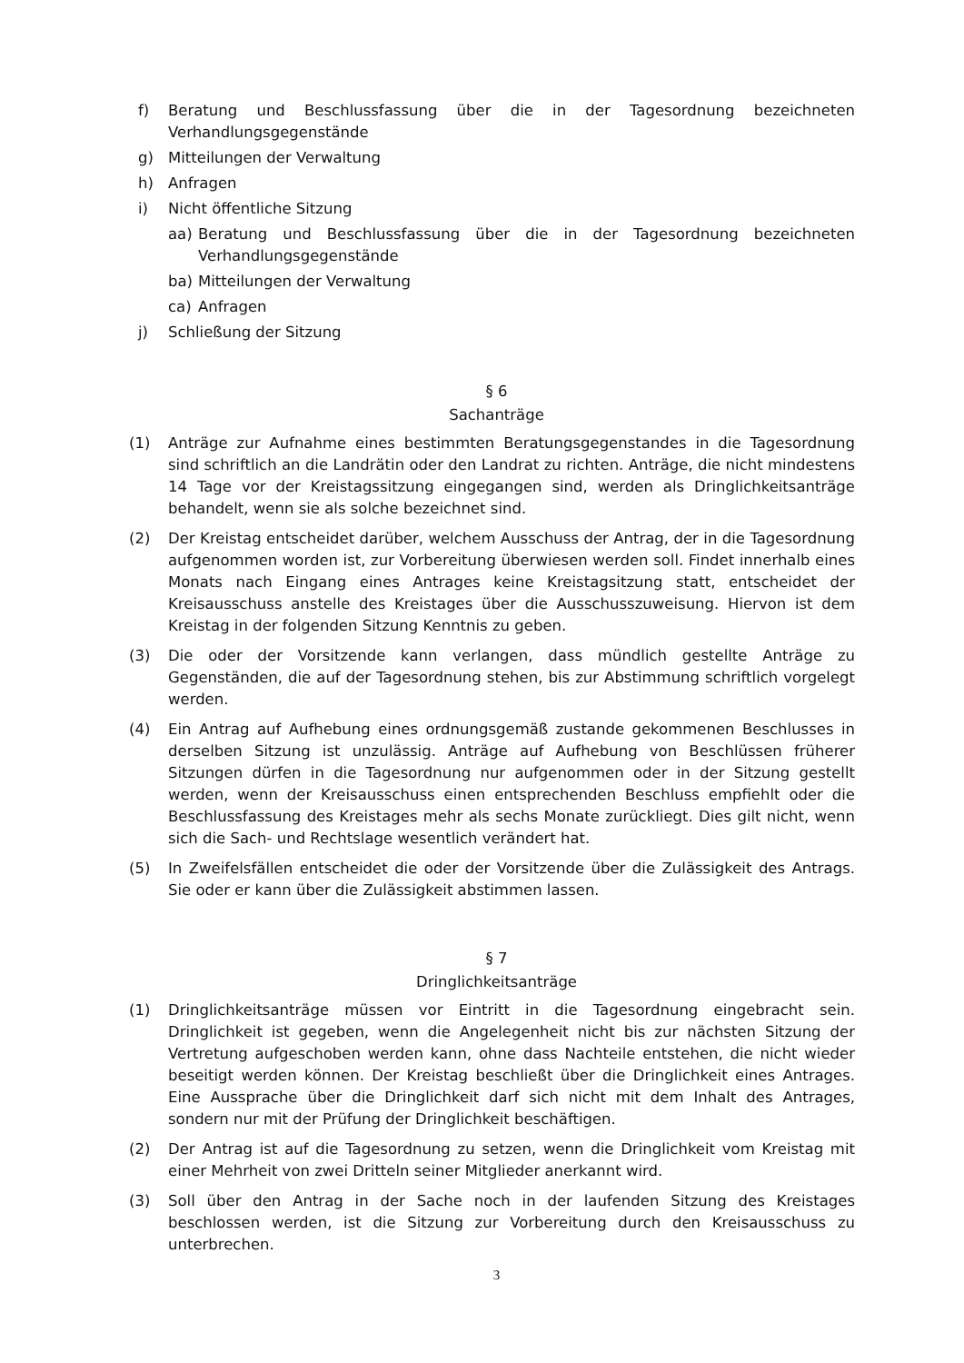f) Beratung und Beschlussfassung über die in der Tagesordnung bezeichneten Verhandlungsgegenstände
g) Mitteilungen der Verwaltung
h) Anfragen
i) Nicht öffentliche Sitzung
aa) Beratung und Beschlussfassung über die in der Tagesordnung bezeichneten Verhandlungsgegenstände
ba) Mitteilungen der Verwaltung
ca) Anfragen
j) Schließung der Sitzung
§ 6
Sachanträge
(1) Anträge zur Aufnahme eines bestimmten Beratungsgegenstandes in die Tagesordnung sind schriftlich an die Landrätin oder den Landrat zu richten. Anträge, die nicht mindestens 14 Tage vor der Kreistagssitzung eingegangen sind, werden als Dringlichkeitsanträge behandelt, wenn sie als solche bezeichnet sind.
(2) Der Kreistag entscheidet darüber, welchem Ausschuss der Antrag, der in die Tagesordnung aufgenommen worden ist, zur Vorbereitung überwiesen werden soll. Findet innerhalb eines Monats nach Eingang eines Antrages keine Kreistagsitzung statt, entscheidet der Kreisausschuss anstelle des Kreistages über die Ausschusszuweisung. Hiervon ist dem Kreistag in der folgenden Sitzung Kenntnis zu geben.
(3) Die oder der Vorsitzende kann verlangen, dass mündlich gestellte Anträge zu Gegenständen, die auf der Tagesordnung stehen, bis zur Abstimmung schriftlich vorgelegt werden.
(4) Ein Antrag auf Aufhebung eines ordnungsgemäß zustande gekommenen Beschlusses in derselben Sitzung ist unzulässig. Anträge auf Aufhebung von Beschlüssen früherer Sitzungen dürfen in die Tagesordnung nur aufgenommen oder in der Sitzung gestellt werden, wenn der Kreisausschuss einen entsprechenden Beschluss empfiehlt oder die Beschlussfassung des Kreistages mehr als sechs Monate zurückliegt. Dies gilt nicht, wenn sich die Sach- und Rechtslage wesentlich verändert hat.
(5) In Zweifelsfällen entscheidet die oder der Vorsitzende über die Zulässigkeit des Antrags. Sie oder er kann über die Zulässigkeit abstimmen lassen.
§ 7
Dringlichkeitsanträge
(1) Dringlichkeitsanträge müssen vor Eintritt in die Tagesordnung eingebracht sein. Dringlichkeit ist gegeben, wenn die Angelegenheit nicht bis zur nächsten Sitzung der Vertretung aufgeschoben werden kann, ohne dass Nachteile entstehen, die nicht wieder beseitigt werden können. Der Kreistag beschließt über die Dringlichkeit eines Antrages. Eine Aussprache über die Dringlichkeit darf sich nicht mit dem Inhalt des Antrages, sondern nur mit der Prüfung der Dringlichkeit beschäftigen.
(2) Der Antrag ist auf die Tagesordnung zu setzen, wenn die Dringlichkeit vom Kreistag mit einer Mehrheit von zwei Dritteln seiner Mitglieder anerkannt wird.
(3) Soll über den Antrag in der Sache noch in der laufenden Sitzung des Kreistages beschlossen werden, ist die Sitzung zur Vorbereitung durch den Kreisausschuss zu unterbrechen.
3